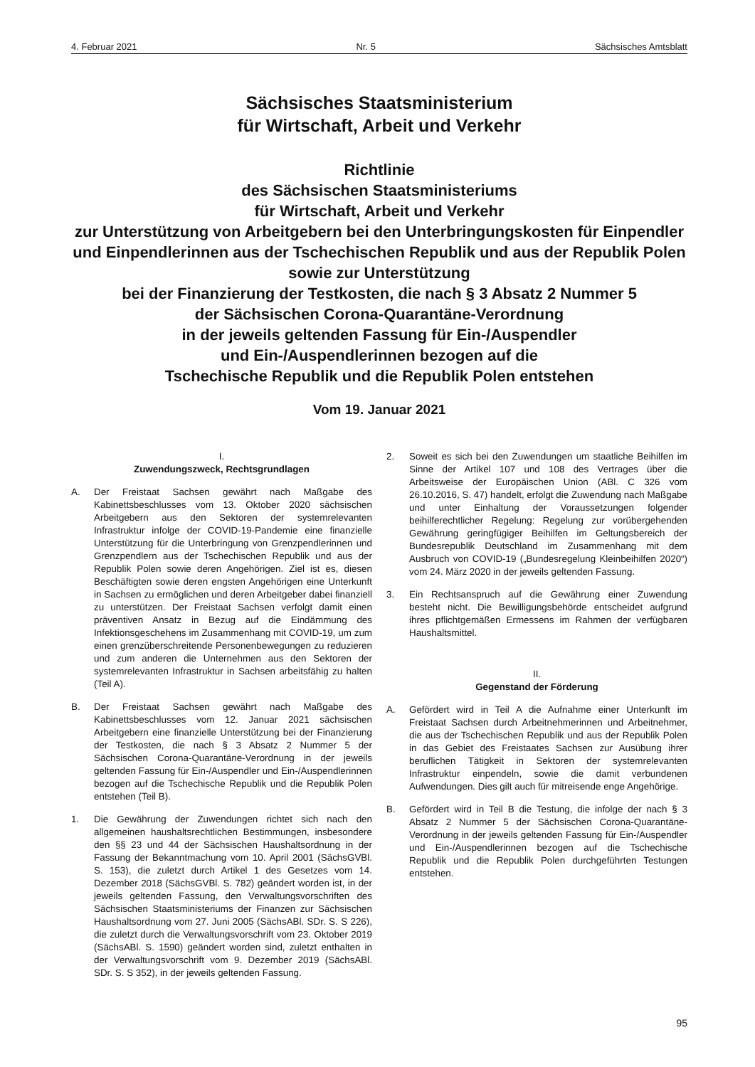4. Februar 2021 Nr. 5 Sächsisches Amtsblatt
Sächsisches Staatsministerium
für Wirtschaft, Arbeit und Verkehr
Richtlinie
des Sächsischen Staatsministeriums
für Wirtschaft, Arbeit und Verkehr
zur Unterstützung von Arbeitgebern bei den Unterbringungskosten für Einpendler und Einpendlerinnen aus der Tschechischen Republik und aus der Republik Polen sowie zur Unterstützung
bei der Finanzierung der Testkosten, die nach § 3 Absatz 2 Nummer 5
der Sächsischen Corona-Quarantäne-Verordnung
in der jeweils geltenden Fassung für Ein-/Auspendler
und Ein-/Auspendlerinnen bezogen auf die
Tschechische Republik und die Republik Polen entstehen
Vom 19. Januar 2021
I.
Zuwendungszweck, Rechtsgrundlagen
A. Der Freistaat Sachsen gewährt nach Maßgabe des Kabinettsbeschlusses vom 13. Oktober 2020 sächsischen Arbeitgebern aus den Sektoren der systemrelevanten Infrastruktur infolge der COVID-19-Pandemie eine finanzielle Unterstützung für die Unterbringung von Grenzpendlerinnen und Grenzpendlern aus der Tschechischen Republik und aus der Republik Polen sowie deren Angehörigen. Ziel ist es, diesen Beschäftigten sowie deren engsten Angehörigen eine Unterkunft in Sachsen zu ermöglichen und deren Arbeitgeber dabei finanziell zu unterstützen. Der Freistaat Sachsen verfolgt damit einen präventiven Ansatz in Bezug auf die Eindämmung des Infektionsgeschehens im Zusammenhang mit COVID-19, um zum einen grenzüberschreitende Personenbewegungen zu reduzieren und zum anderen die Unternehmen aus den Sektoren der systemrelevanten Infrastruktur in Sachsen arbeitsfähig zu halten (Teil A).
B. Der Freistaat Sachsen gewährt nach Maßgabe des Kabinettsbeschlusses vom 12. Januar 2021 sächsischen Arbeitgebern eine finanzielle Unterstützung bei der Finanzierung der Testkosten, die nach § 3 Absatz 2 Nummer 5 der Sächsischen Corona-Quarantäne-Verordnung in der jeweils geltenden Fassung für Ein-/Auspendler und Ein-/Auspendlerinnen bezogen auf die Tschechische Republik und die Republik Polen entstehen (Teil B).
1. Die Gewährung der Zuwendungen richtet sich nach den allgemeinen haushaltsrechtlichen Bestimmungen, insbesondere den §§ 23 und 44 der Sächsischen Haushaltsordnung in der Fassung der Bekanntmachung vom 10. April 2001 (SächsGVBl. S. 153), die zuletzt durch Artikel 1 des Gesetzes vom 14. Dezember 2018 (SächsGVBl. S. 782) geändert worden ist, in der jeweils geltenden Fassung, den Verwaltungsvorschriften des Sächsischen Staatsministeriums der Finanzen zur Sächsischen Haushaltsordnung vom 27. Juni 2005 (SächsABl. SDr. S. S 226), die zuletzt durch die Verwaltungsvorschrift vom 23. Oktober 2019 (SächsABl. S. 1590) geändert worden sind, zuletzt enthalten in der Verwaltungsvorschrift vom 9. Dezember 2019 (SächsABl. SDr. S. S 352), in der jeweils geltenden Fassung.
2. Soweit es sich bei den Zuwendungen um staatliche Beihilfen im Sinne der Artikel 107 und 108 des Vertrages über die Arbeitsweise der Europäischen Union (ABl. C 326 vom 26.10.2016, S. 47) handelt, erfolgt die Zuwendung nach Maßgabe und unter Einhaltung der Voraussetzungen folgender beihilferechtlicher Regelung: Regelung zur vorübergehenden Gewährung geringfügiger Beihilfen im Geltungsbereich der Bundesrepublik Deutschland im Zusammenhang mit dem Ausbruch von COVID-19 („Bundesregelung Kleinbeihilfen 2020“) vom 24. März 2020 in der jeweils geltenden Fassung.
3. Ein Rechtsanspruch auf die Gewährung einer Zuwendung besteht nicht. Die Bewilligungsbehörde entscheidet aufgrund ihres pflichtgemäßen Ermessens im Rahmen der verfügbaren Haushaltsmittel.
II.
Gegenstand der Förderung
A. Gefördert wird in Teil A die Aufnahme einer Unterkunft im Freistaat Sachsen durch Arbeitnehmerinnen und Arbeitnehmer, die aus der Tschechischen Republik und aus der Republik Polen in das Gebiet des Freistaates Sachsen zur Ausübung ihrer beruflichen Tätigkeit in Sektoren der systemrelevanten Infrastruktur einpendeln, sowie die damit verbundenen Aufwendungen. Dies gilt auch für mitreisende enge Angehörige.
B. Gefördert wird in Teil B die Testung, die infolge der nach § 3 Absatz 2 Nummer 5 der Sächsischen Corona-Quarantäne-Verordnung in der jeweils geltenden Fassung für Ein-/Auspendler und Ein-/Auspendlerinnen bezogen auf die Tschechische Republik und die Republik Polen durchgeführten Testungen entstehen.
95